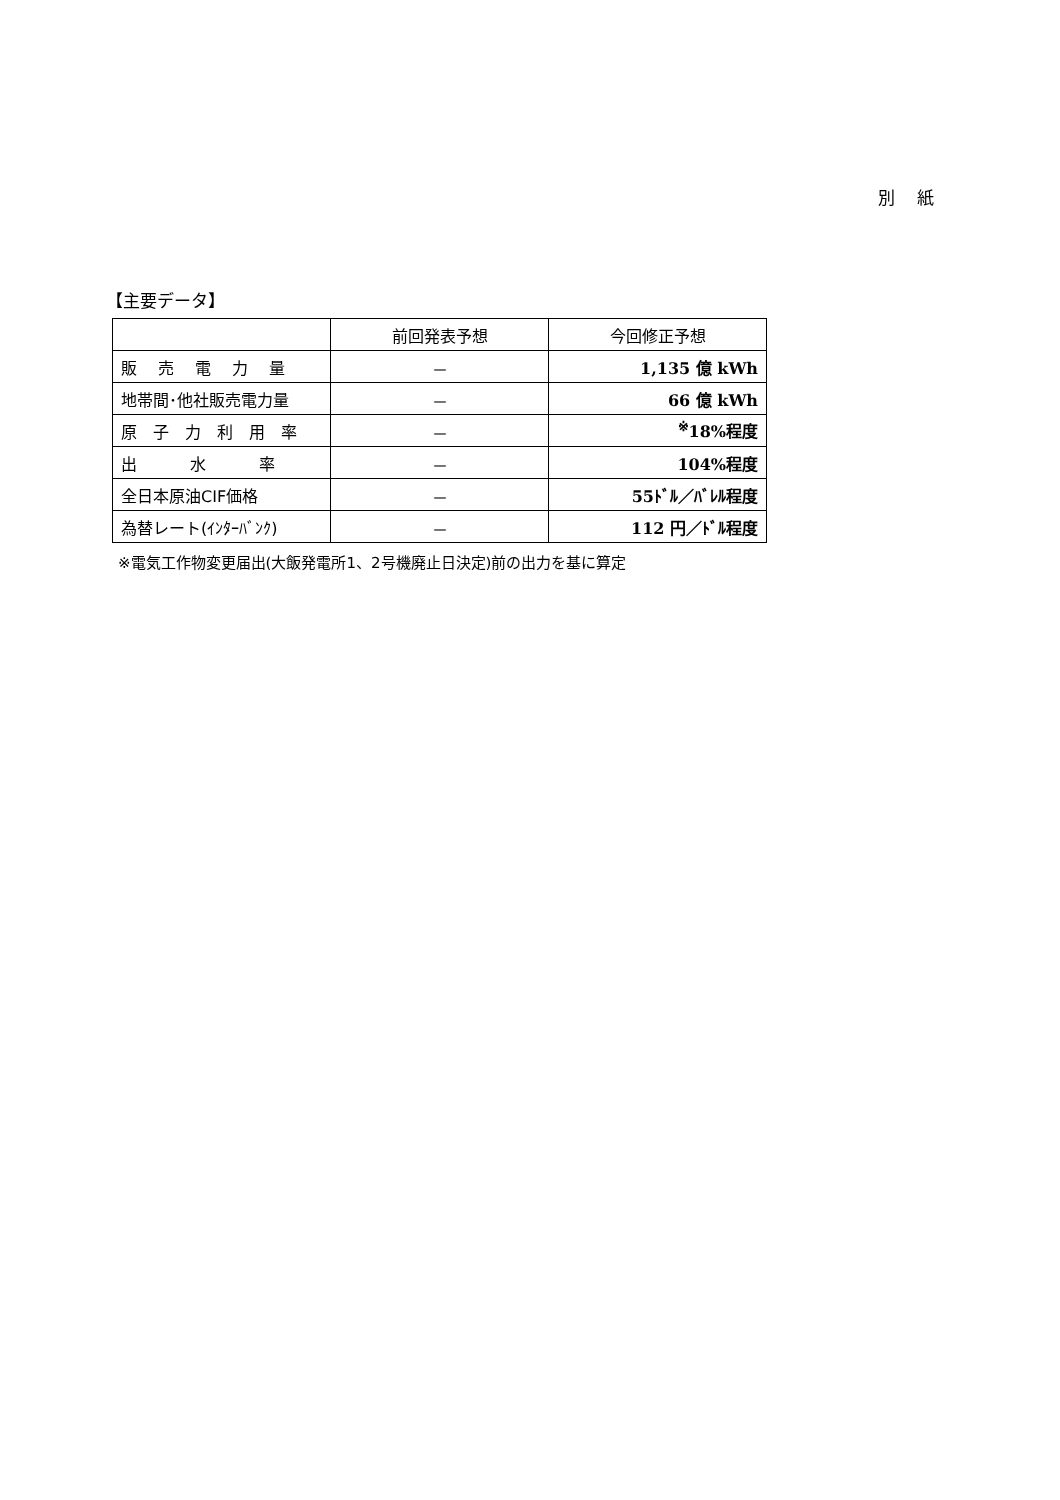別　 紙
【主要データ】
| | 前回発表予想 | 今回修正予想 |
| --- | --- | --- |
| 販 売 電 力 量 | － | 1,135 億 kWh |
| 地帯間･他社販売電力量 | － | 66 億 kWh |
| 原 子 力 利 用 率 | － | <sup>※</sup>18%程度 |
| 出 水 率 | － | 104%程度 |
| 全日本原油CIF価格 | － | 55ﾄﾞﾙ／ﾊﾞﾚﾙ程度 |
| 為替レート(ｲﾝﾀｰﾊﾞﾝｸ) | － | 112 円／ﾄﾞﾙ程度 |
※電気工作物変更届出(大飯発電所1、2号機廃止日決定)前の出力を基に算定